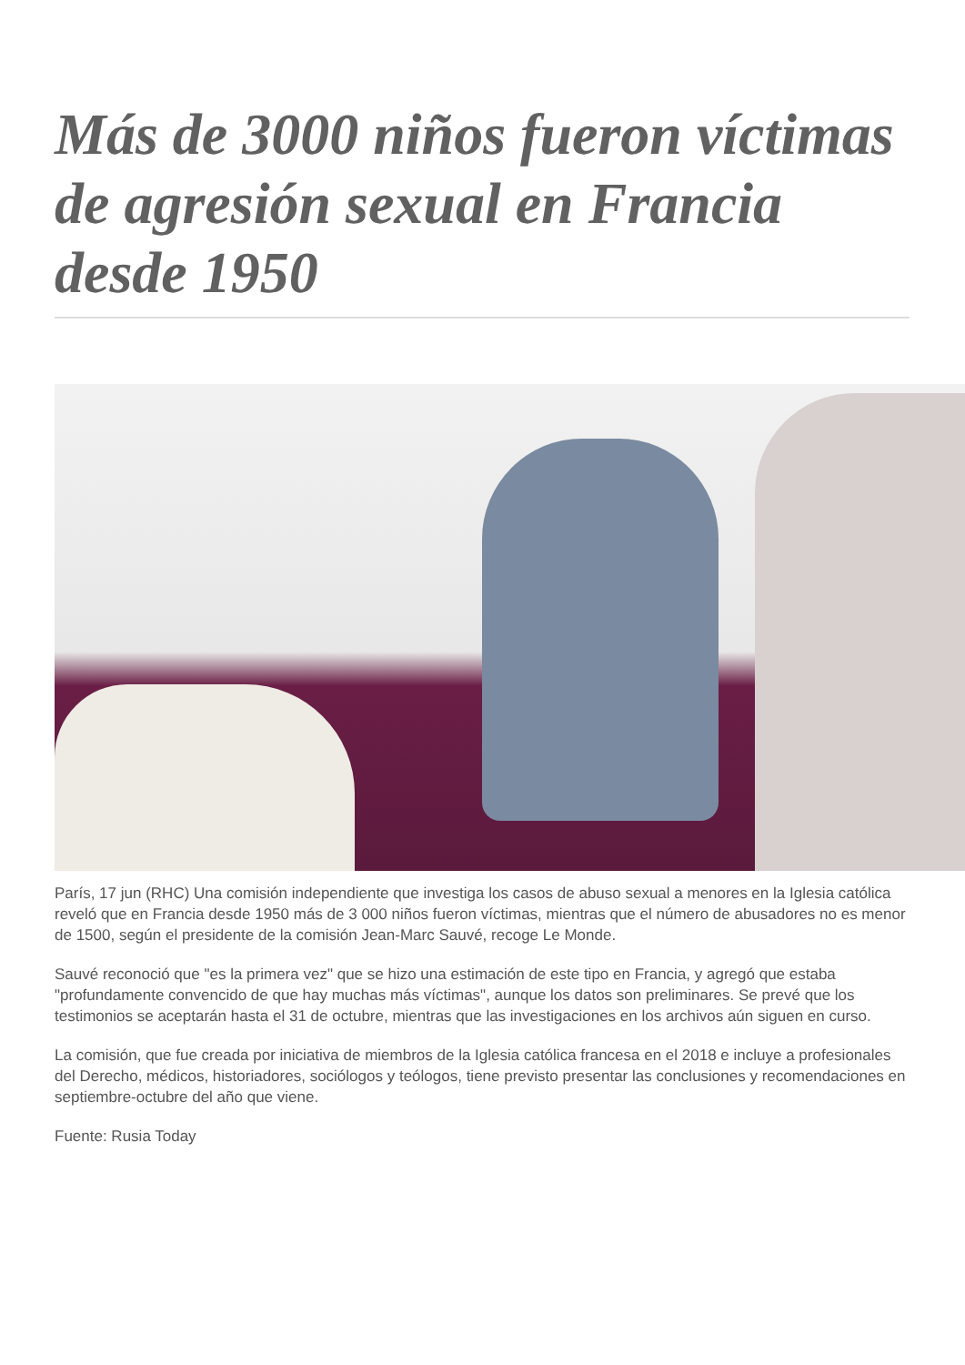Más de 3000 niños fueron víctimas de agresión sexual en Francia desde 1950
París, 17 jun (RHC) Una comisión independiente que investiga los casos de abuso sexual a menores en la Iglesia católica reveló que en Francia desde 1950 más de 3 000 niños fueron víctimas, mientras que el número de abusadores no es menor de 1500, según el presidente de la comisión Jean-Marc Sauvé, recoge Le Monde.
Sauvé reconoció que "es la primera vez" que se hizo una estimación de este tipo en Francia, y agregó que estaba "profundamente convencido de que hay muchas más víctimas", aunque los datos son preliminares. Se prevé que los testimonios se aceptarán hasta el 31 de octubre, mientras que las investigaciones en los archivos aún siguen en curso.
La comisión, que fue creada por iniciativa de miembros de la Iglesia católica francesa en el 2018 e incluye a profesionales del Derecho, médicos, historiadores, sociólogos y teólogos, tiene previsto presentar las conclusiones y recomendaciones en septiembre-octubre del año que viene.
Fuente: Rusia Today